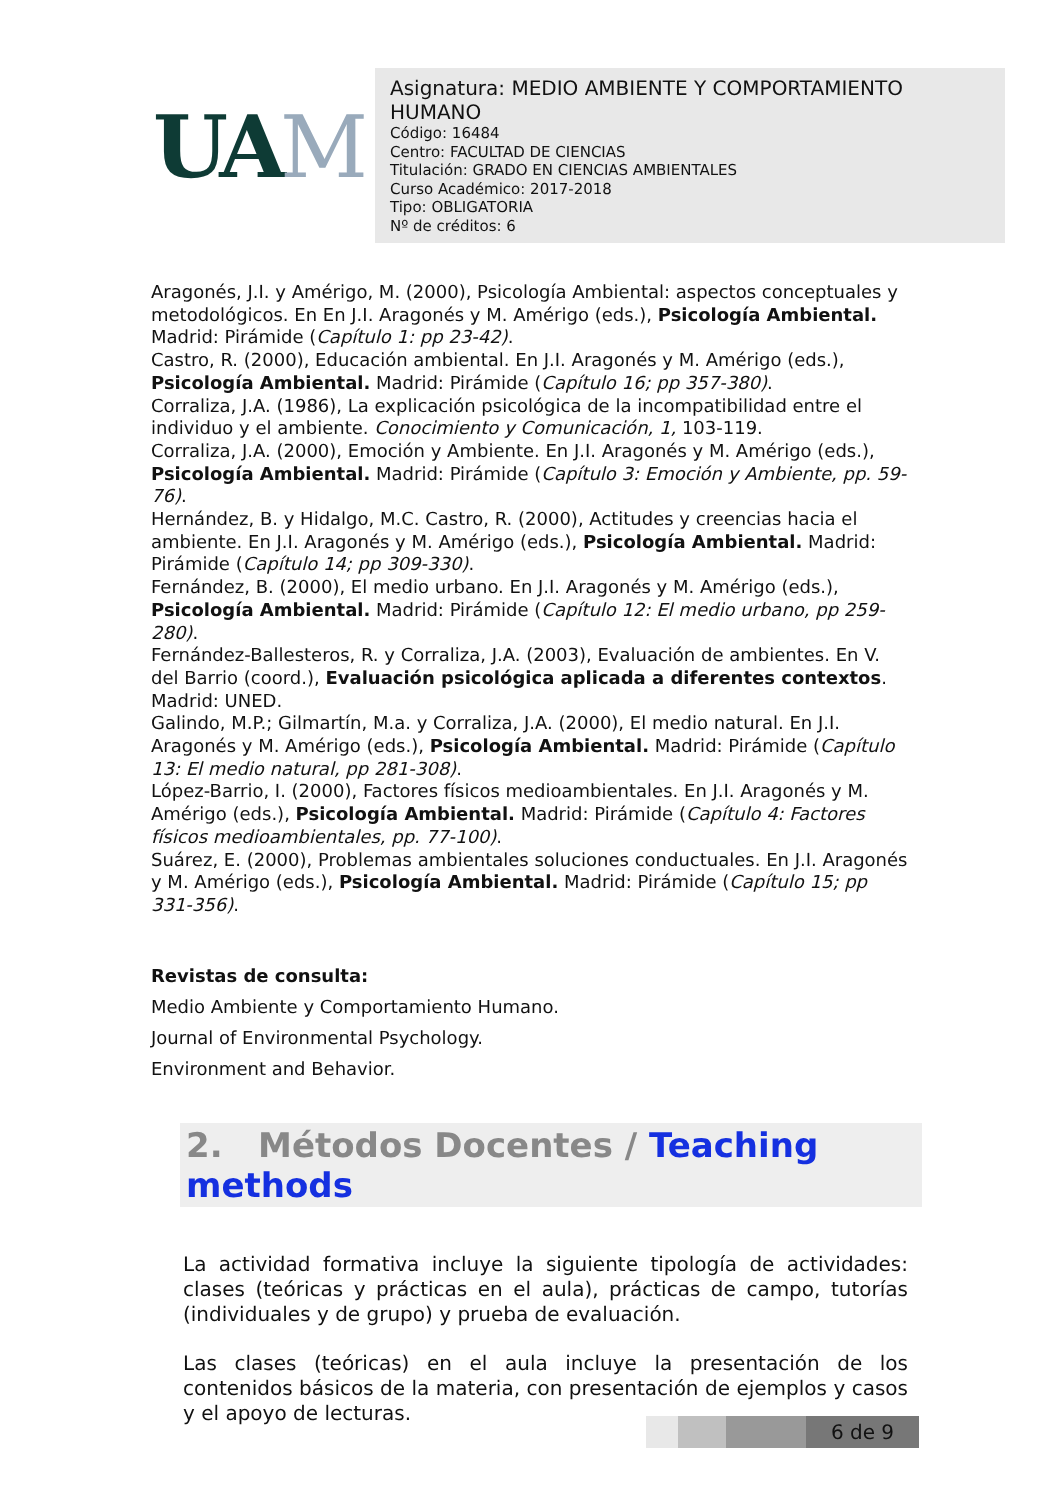UAM
Asignatura: MEDIO AMBIENTE Y COMPORTAMIENTO HUMANO
Código: 16484
Centro: FACULTAD DE CIENCIAS
Titulación: GRADO EN CIENCIAS AMBIENTALES
Curso Académico: 2017-2018
Tipo: OBLIGATORIA
Nº de créditos: 6
Aragonés, J.I. y Amérigo, M. (2000), Psicología Ambiental: aspectos conceptuales y metodológicos. En En J.I. Aragonés y M. Amérigo (eds.), Psicología Ambiental. Madrid: Pirámide (Capítulo 1: pp 23-42).
Castro, R. (2000), Educación ambiental. En J.I. Aragonés y M. Amérigo (eds.), Psicología Ambiental. Madrid: Pirámide (Capítulo 16; pp 357-380).
Corraliza, J.A. (1986), La explicación psicológica de la incompatibilidad entre el individuo y el ambiente. Conocimiento y Comunicación, 1, 103-119.
Corraliza, J.A. (2000), Emoción y Ambiente. En J.I. Aragonés y M. Amérigo (eds.), Psicología Ambiental. Madrid: Pirámide (Capítulo 3: Emoción y Ambiente, pp. 59-76).
Hernández, B. y Hidalgo, M.C. Castro, R. (2000), Actitudes y creencias hacia el ambiente. En J.I. Aragonés y M. Amérigo (eds.), Psicología Ambiental. Madrid: Pirámide (Capítulo 14; pp 309-330).
Fernández, B. (2000), El medio urbano. En J.I. Aragonés y M. Amérigo (eds.), Psicología Ambiental. Madrid: Pirámide (Capítulo 12: El medio urbano, pp 259-280).
Fernández-Ballesteros, R. y Corraliza, J.A. (2003), Evaluación de ambientes. En V. del Barrio (coord.), Evaluación psicológica aplicada a diferentes contextos. Madrid: UNED.
Galindo, M.P.; Gilmartín, M.a. y Corraliza, J.A. (2000), El medio natural. En J.I. Aragonés y M. Amérigo (eds.), Psicología Ambiental. Madrid: Pirámide (Capítulo 13: El medio natural, pp 281-308).
López-Barrio, I. (2000), Factores físicos medioambientales. En J.I. Aragonés y M. Amérigo (eds.), Psicología Ambiental. Madrid: Pirámide (Capítulo 4: Factores físicos medioambientales, pp. 77-100).
Suárez, E. (2000), Problemas ambientales soluciones conductuales. En J.I. Aragonés y M. Amérigo (eds.), Psicología Ambiental. Madrid: Pirámide (Capítulo 15; pp 331-356).
Revistas de consulta:
Medio Ambiente y Comportamiento Humano.
Journal of Environmental Psychology.
Environment and Behavior.
2. Métodos Docentes / Teaching methods
La actividad formativa incluye la siguiente tipología de actividades: clases (teóricas y prácticas en el aula), prácticas de campo, tutorías (individuales y de grupo) y prueba de evaluación.
Las clases (teóricas) en el aula incluye la presentación de los contenidos básicos de la materia, con presentación de ejemplos y casos y el apoyo de lecturas.
6 de 9